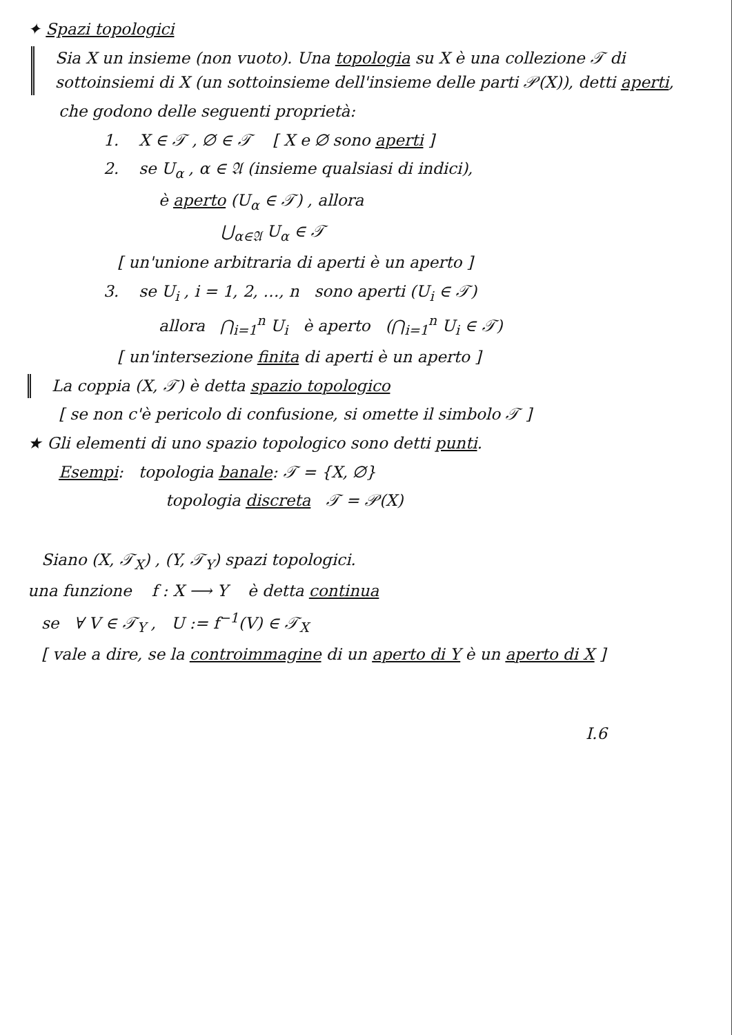✦ Spazi topologici
Sia X un insieme (non vuoto). Una topologia su X è una collezione 𝒯 di sottoinsiemi di X (un sottoinsieme dell'insieme delle parti 𝒫(X)), detti aperti,
che godono delle seguenti proprietà:
1. X ∈ 𝒯 , ∅ ∈ 𝒯 [ X e ∅ sono aperti ]
2. se U<sub>α</sub> , α ∈ 𝔄 (insieme qualsiasi di indici),
è aperto (U<sub>α</sub> ∈ 𝒯) , allora
⋃<sub>α∈𝔄</sub> U<sub>α</sub> ∈ 𝒯
[ un'unione arbitraria di aperti è un aperto ]
3. se U<sub>i</sub> , i = 1, 2, …, n sono aperti (U<sub>i</sub> ∈ 𝒯)
allora ⋂<sub>i=1</sub><sup>n</sup> U<sub>i</sub> è aperto (⋂<sub>i=1</sub><sup>n</sup> U<sub>i</sub> ∈ 𝒯)
[ un'intersezione finita di aperti è un aperto ]
La coppia (X, 𝒯) è detta spazio topologico
[ se non c'è pericolo di confusione, si omette il simbolo 𝒯 ]
★ Gli elementi di uno spazio topologico sono detti punti.
Esempi: topologia banale: 𝒯 = {X, ∅}
topologia discreta 𝒯 = 𝒫(X)
Siano (X, 𝒯<sub>X</sub>) , (Y, 𝒯<sub>Y</sub>) spazi topologici.
una funzione f : X ⟶ Y è detta continua
se ∀ V ∈ 𝒯<sub>Y</sub> , U := f<sup>−1</sup>(V) ∈ 𝒯<sub>X</sub>
[ vale a dire, se la controimmagine di un aperto di Y è un aperto di X ]
I.6